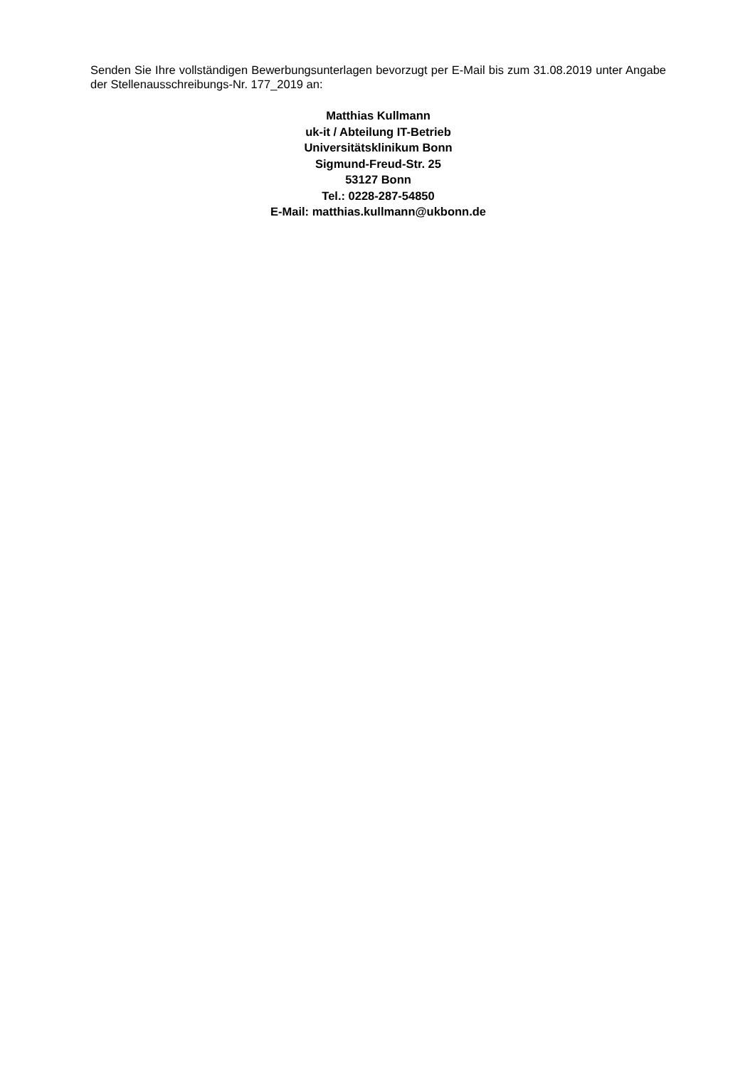Senden Sie Ihre vollständigen Bewerbungsunterlagen bevorzugt per E-Mail bis zum 31.08.2019 unter Angabe der Stellenausschreibungs-Nr. 177_2019 an:
Matthias Kullmann
uk-it / Abteilung IT-Betrieb
Universitätsklinikum Bonn
Sigmund-Freud-Str. 25
53127 Bonn
Tel.: 0228-287-54850
E-Mail: matthias.kullmann@ukbonn.de